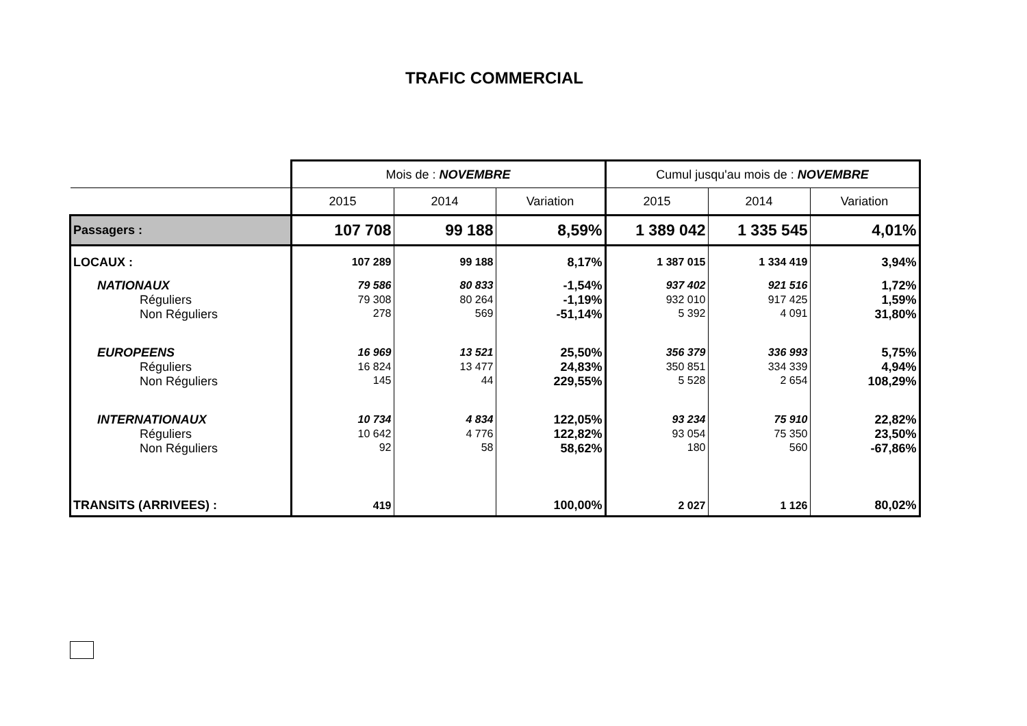TRAFIC COMMERCIAL
| | Mois de : NOVEMBRE | | | Cumul jusqu'au mois de : NOVEMBRE | | |
| --- | --- | --- | --- | --- | --- | --- |
| | 2015 | 2014 | Variation | 2015 | 2014 | Variation |
| Passagers : | 107 708 | 99 188 | 8,59% | 1 389 042 | 1 335 545 | 4,01% |
| LOCAUX : | 107 289 | 99 188 | 8,17% | 1 387 015 | 1 334 419 | 3,94% |
| NATIONAUX | 79 586 | 80 833 | -1,54% | 937 402 | 921 516 | 1,72% |
| Réguliers | 79 308 | 80 264 | -1,19% | 932 010 | 917 425 | 1,59% |
| Non Réguliers | 278 | 569 | -51,14% | 5 392 | 4 091 | 31,80% |
| EUROPEENS | 16 969 | 13 521 | 25,50% | 356 379 | 336 993 | 5,75% |
| Réguliers | 16 824 | 13 477 | 24,83% | 350 851 | 334 339 | 4,94% |
| Non Réguliers | 145 | 44 | 229,55% | 5 528 | 2 654 | 108,29% |
| INTERNATIONAUX | 10 734 | 4 834 | 122,05% | 93 234 | 75 910 | 22,82% |
| Réguliers | 10 642 | 4 776 | 122,82% | 93 054 | 75 350 | 23,50% |
| Non Réguliers | 92 | 58 | 58,62% | 180 | 560 | -67,86% |
| TRANSITS (ARRIVEES) : | 419 | | 100,00% | 2 027 | 1 126 | 80,02% |